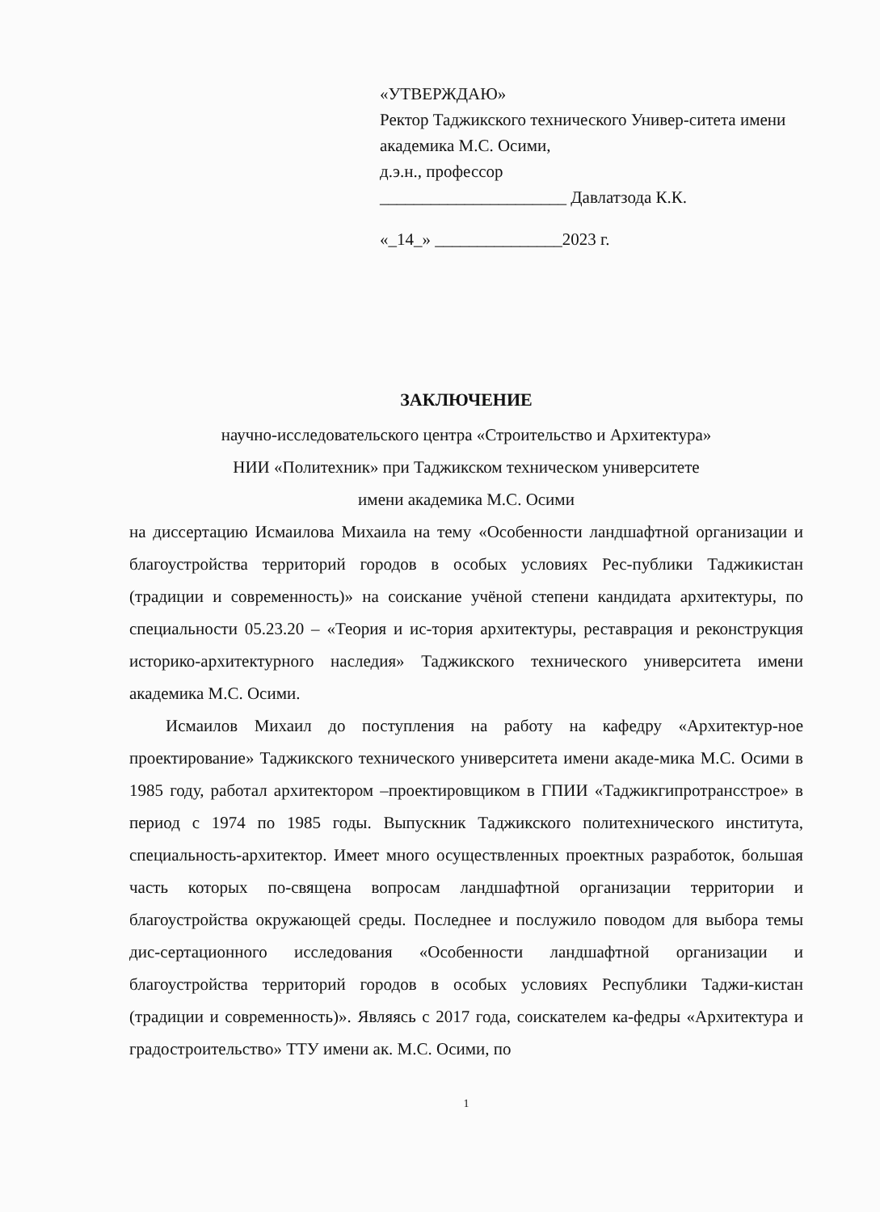«УТВЕРЖДАЮ»
Ректор Таджикского технического Универ-ситета имени академика М.С. Осими,
д.э.н., профессор
______________________ Давлатзода К.К.
«_14_» _______________2023 г.
ЗАКЛЮЧЕНИЕ
научно-исследовательского центра «Строительство и Архитектура»
НИИ «Политехник» при Таджикском техническом университете
имени академика М.С. Осими
на диссертацию Исмаилова Михаила на тему «Особенности ландшафтной организации и благоустройства территорий городов в особых условиях Рес-публики Таджикистан (традиции и современность)» на соискание учёной степени кандидата архитектуры, по специальности 05.23.20 – «Теория и ис-тория архитектуры, реставрация и реконструкция историко-архитектурного наследия» Таджикского технического университета имени академика М.С. Осими.
Исмаилов Михаил до поступления на работу на кафедру «Архитектур-ное проектирование» Таджикского технического университета имени акаде-мика М.С. Осими в 1985 году, работал архитектором –проектировщиком в ГПИИ «Таджикгипротрансстрое» в период с 1974 по 1985 годы. Выпускник Таджикского политехнического института, специальность-архитектор. Имеет много осуществленных проектных разработок, большая часть которых по-священа вопросам ландшафтной организации территории и благоустройства окружающей среды. Последнее и послужило поводом для выбора темы дис-сертационного исследования «Особенности ландшафтной организации и благоустройства территорий городов в особых условиях Республики Таджи-кистан (традиции и современность)». Являясь с 2017 года, соискателем ка-федры «Архитектура и градостроительство» ТТУ имени ак. М.С. Осими, по
1